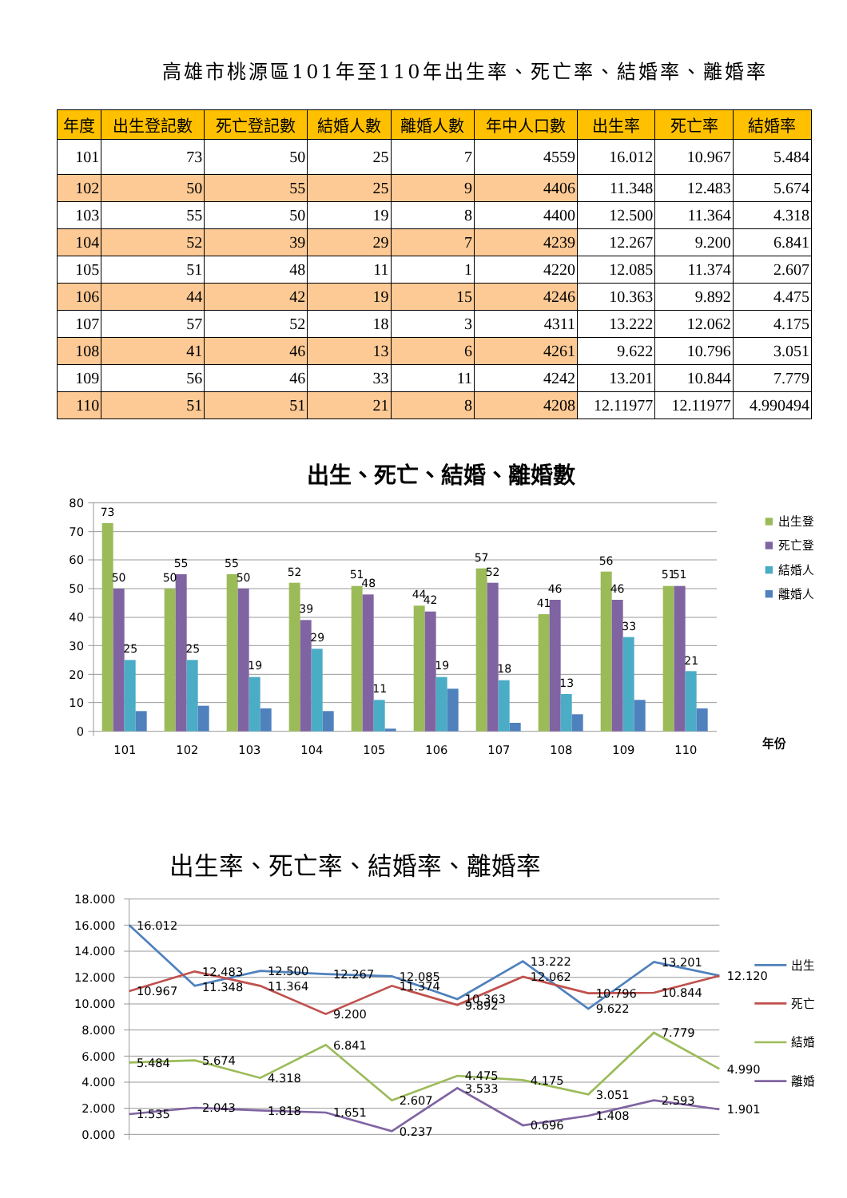高雄市桃源區101年至110年出生率、死亡率、結婚率、離婚率
| 年度 | 出生登記數 | 死亡登記數 | 結婚人數 | 離婚人數 | 年中人口數 | 出生率 | 死亡率 | 結婚率 |
| --- | --- | --- | --- | --- | --- | --- | --- | --- |
| 101 | 73 | 50 | 25 | 7 | 4559 | 16.012 | 10.967 | 5.484 |
| 102 | 50 | 55 | 25 | 9 | 4406 | 11.348 | 12.483 | 5.674 |
| 103 | 55 | 50 | 19 | 8 | 4400 | 12.500 | 11.364 | 4.318 |
| 104 | 52 | 39 | 29 | 7 | 4239 | 12.267 | 9.200 | 6.841 |
| 105 | 51 | 48 | 11 | 1 | 4220 | 12.085 | 11.374 | 2.607 |
| 106 | 44 | 42 | 19 | 15 | 4246 | 10.363 | 9.892 | 4.475 |
| 107 | 57 | 52 | 18 | 3 | 4311 | 13.222 | 12.062 | 4.175 |
| 108 | 41 | 46 | 13 | 6 | 4261 | 9.622 | 10.796 | 3.051 |
| 109 | 56 | 46 | 33 | 11 | 4242 | 13.201 | 10.844 | 7.779 |
| 110 | 51 | 51 | 21 | 8 | 4208 | 12.11977 | 12.11977 | 4.990494 |
出生、死亡、結婚、離婚數
80
70
60
50
40
30
20
10
0
73
50
25
50
55
25
55
50
19
52
39
29
51
48
11
44
42
19
57
52
18
41
46
13
56
46
33
51
51
21
101
102
103
104
105
106
107
108
109
110
年份
出生登
死亡登
結婚人
離婚人
出生率、死亡率、結婚率、離婚率
18.000
16.000
14.000
12.000
10.000
8.000
6.000
4.000
2.000
0.000
16.012
11.348
12.500
12.267
12.085
10.363
13.222
9.622
13.201
12.120
10.967
12.483
11.364
9.200
11.374
9.892
12.062
10.796
10.844
5.484
5.674
4.318
6.841
2.607
4.475
4.175
3.051
7.779
4.990
1.535
2.043
1.818
1.651
0.237
3.533
0.696
1.408
2.593
1.901
出生
死亡
結婚
離婚